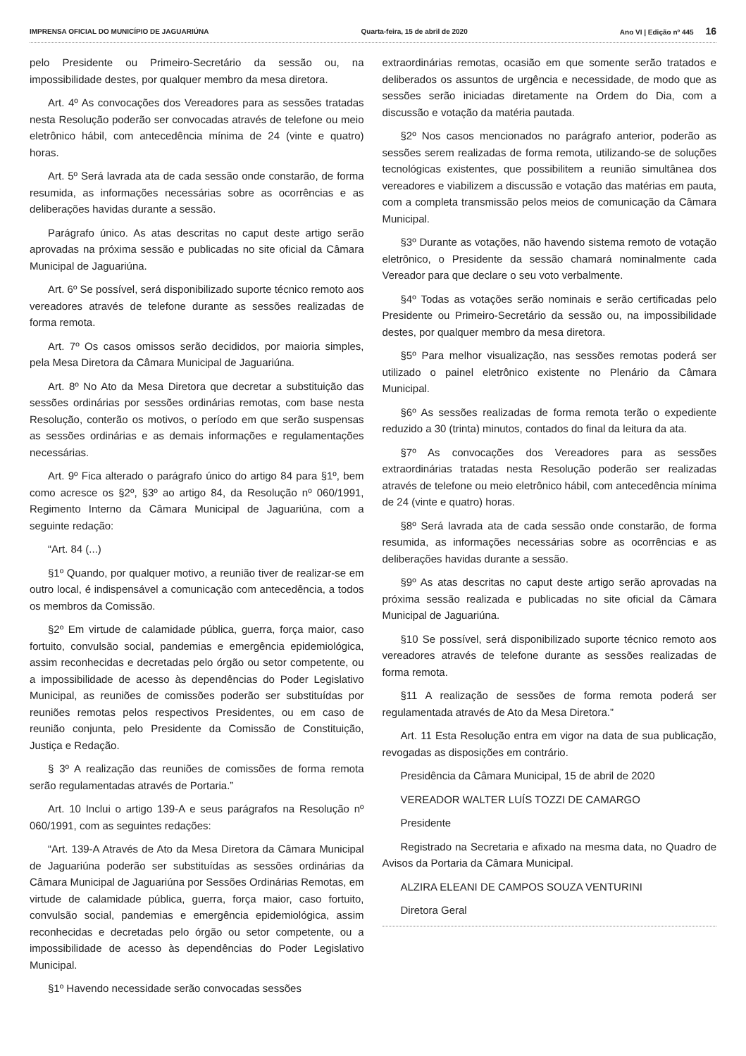IMPRENSA OFICIAL DO MUNICÍPIO DE JAGUARIÚNA Quarta-feira, 15 de abril de 2020 Ano VI | Edição nº 445 16
pelo Presidente ou Primeiro-Secretário da sessão ou, na impossibilidade destes, por qualquer membro da mesa diretora.
Art. 4º As convocações dos Vereadores para as sessões tratadas nesta Resolução poderão ser convocadas através de telefone ou meio eletrônico hábil, com antecedência mínima de 24 (vinte e quatro) horas.
Art. 5º Será lavrada ata de cada sessão onde constarão, de forma resumida, as informações necessárias sobre as ocorrências e as deliberações havidas durante a sessão.
Parágrafo único. As atas descritas no caput deste artigo serão aprovadas na próxima sessão e publicadas no site oficial da Câmara Municipal de Jaguariúna.
Art. 6º Se possível, será disponibilizado suporte técnico remoto aos vereadores através de telefone durante as sessões realizadas de forma remota.
Art. 7º Os casos omissos serão decididos, por maioria simples, pela Mesa Diretora da Câmara Municipal de Jaguariúna.
Art. 8º No Ato da Mesa Diretora que decretar a substituição das sessões ordinárias por sessões ordinárias remotas, com base nesta Resolução, conterão os motivos, o período em que serão suspensas as sessões ordinárias e as demais informações e regulamentações necessárias.
Art. 9º Fica alterado o parágrafo único do artigo 84 para §1º, bem como acresce os §2º, §3º ao artigo 84, da Resolução nº 060/1991, Regimento Interno da Câmara Municipal de Jaguariúna, com a seguinte redação:
“Art. 84 (...)
§1º Quando, por qualquer motivo, a reunião tiver de realizar-se em outro local, é indispensável a comunicação com antecedência, a todos os membros da Comissão.
§2º Em virtude de calamidade pública, guerra, força maior, caso fortuito, convulsão social, pandemias e emergência epidemiológica, assim reconhecidas e decretadas pelo órgão ou setor competente, ou a impossibilidade de acesso às dependências do Poder Legislativo Municipal, as reuniões de comissões poderão ser substituídas por reuniões remotas pelos respectivos Presidentes, ou em caso de reunião conjunta, pelo Presidente da Comissão de Constituição, Justiça e Redação.
§ 3º A realização das reuniões de comissões de forma remota serão regulamentadas através de Portaria.”
Art. 10 Inclui o artigo 139-A e seus parágrafos na Resolução nº 060/1991, com as seguintes redações:
“Art. 139-A Através de Ato da Mesa Diretora da Câmara Municipal de Jaguariúna poderão ser substituídas as sessões ordinárias da Câmara Municipal de Jaguariúna por Sessões Ordinárias Remotas, em virtude de calamidade pública, guerra, força maior, caso fortuito, convulsão social, pandemias e emergência epidemiológica, assim reconhecidas e decretadas pelo órgão ou setor competente, ou a impossibilidade de acesso às dependências do Poder Legislativo Municipal.
§1º Havendo necessidade serão convocadas sessões
extraordinárias remotas, ocasião em que somente serão tratados e deliberados os assuntos de urgência e necessidade, de modo que as sessões serão iniciadas diretamente na Ordem do Dia, com a discussão e votação da matéria pautada.
§2º Nos casos mencionados no parágrafo anterior, poderão as sessões serem realizadas de forma remota, utilizando-se de soluções tecnológicas existentes, que possibilitem a reunião simultânea dos vereadores e viabilizem a discussão e votação das matérias em pauta, com a completa transmissão pelos meios de comunicação da Câmara Municipal.
§3º Durante as votações, não havendo sistema remoto de votação eletrônico, o Presidente da sessão chamará nominalmente cada Vereador para que declare o seu voto verbalmente.
§4º Todas as votações serão nominais e serão certificadas pelo Presidente ou Primeiro-Secretário da sessão ou, na impossibilidade destes, por qualquer membro da mesa diretora.
§5º Para melhor visualização, nas sessões remotas poderá ser utilizado o painel eletrônico existente no Plenário da Câmara Municipal.
§6º As sessões realizadas de forma remota terão o expediente reduzido a 30 (trinta) minutos, contados do final da leitura da ata.
§7º As convocações dos Vereadores para as sessões extraordinárias tratadas nesta Resolução poderão ser realizadas através de telefone ou meio eletrônico hábil, com antecedência mínima de 24 (vinte e quatro) horas.
§8º Será lavrada ata de cada sessão onde constarão, de forma resumida, as informações necessárias sobre as ocorrências e as deliberações havidas durante a sessão.
§9º As atas descritas no caput deste artigo serão aprovadas na próxima sessão realizada e publicadas no site oficial da Câmara Municipal de Jaguariúna.
§10 Se possível, será disponibilizado suporte técnico remoto aos vereadores através de telefone durante as sessões realizadas de forma remota.
§11 A realização de sessões de forma remota poderá ser regulamentada através de Ato da Mesa Diretora.”
Art. 11 Esta Resolução entra em vigor na data de sua publicação, revogadas as disposições em contrário.
Presidência da Câmara Municipal, 15 de abril de 2020
VEREADOR WALTER LUÍS TOZZI DE CAMARGO
Presidente
Registrado na Secretaria e afixado na mesma data, no Quadro de Avisos da Portaria da Câmara Municipal.
ALZIRA ELEANI DE CAMPOS SOUZA VENTURINI
Diretora Geral